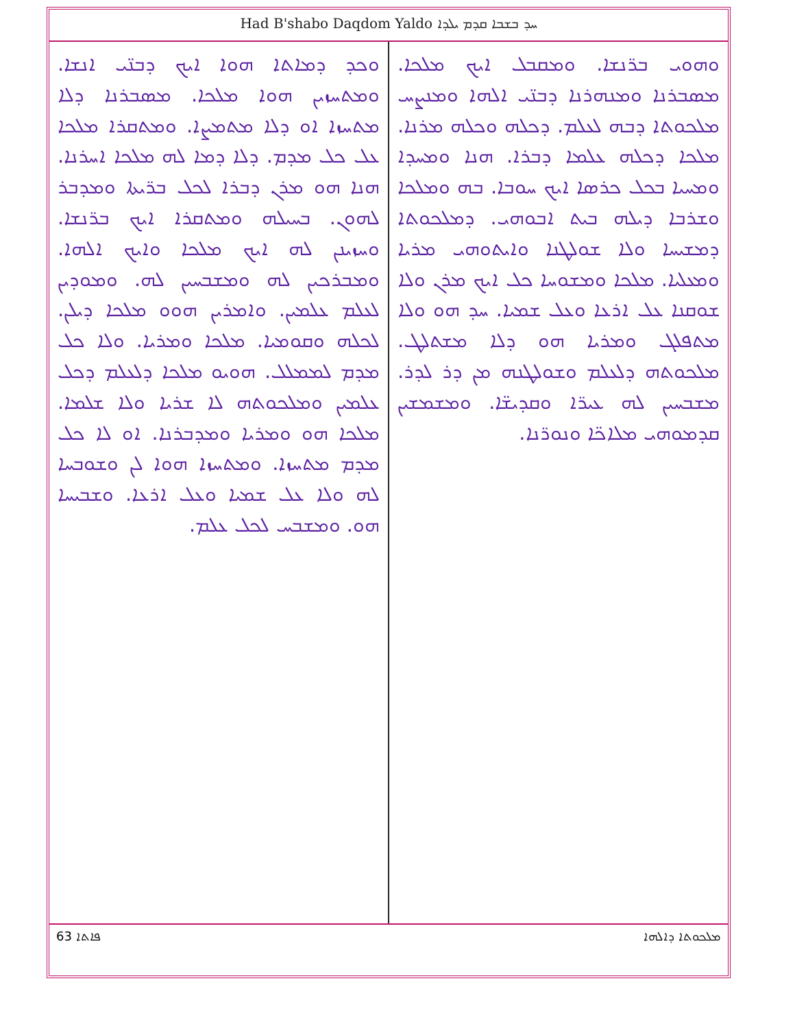Had B'shabo Daqdom Yaldo ܚܕ ܒܫܒܐ ܩܕܡ ܝܠܕܐ
ܘܗܘܝ ܒܪ̈ܢܫܐ. ܘܡܩܒܠ ܐܝܟ ܡܠܟܐ. ܡܣܒܪܢܐ ܘܡܢܗܪܢܐ ܕܒܢ̈ܝ ܐܠܗܐ ܘܡܢܨܚ ܡܠܟܘܬܐ ܕܒܗ ܠܥܠܡ. ܕܟܠܗ ܘܟܠܗ ܡܪܢܐ. ܡܠܟܐ ܕܟܠܗ ܥܠܡܐ ܕܒܪܐ. ܗܢܐ ܘܡܚܕܐ ܘܡܚܝܐ ܒܟܠ ܟܪܣܐ ܐܝܟ ܚܘܒܐ. ܒܗ ܘܡܠܟܐ ܘܫܪܒܐ ܕܝܠܗ ܒܝܬ ܐܒܘܗܝ. ܕܡܠܟܘܬܐ ܕܡܫܝܚܐ ܘܠܐ ܫܘܠܛܢܐ ܘܐܝܬܘܗܝ ܡܪܝܐ ܘܡܥܠܝܐ. ܡܠܟܐ ܘܡܫܘܚܐ ܟܠ ܐܝܟ ܡܪܢ ܘܠܐ ܫܘܩܢܐ ܥܠ ܐܪܥܐ ܘܥܠ ܫܡܝܐ. ܚܕ ܗܘ ܘܠܐ ܡܬܦܠܓ ܘܡܪܝܐ ܗܘ ܕܠܐ ܡܫܬܠܛ. ܡܠܟܘܬܗ ܕܠܥܠܡ ܘܫܘܠܛܢܗ ܡܢ ܕܪ ܠܕܪ. ܡܫܒܚܝܢ ܠܗ ܥܝܪ̈ܐ ܘܩܕܝܫ̈ܐ. ܘܡܫܡܫܝܢ ܩܕܡܘܗܝ ܡܠܐܟ̈ܐ ܘܢܘܪ̈ܢܐ.
ܘܟܕ ܕܡܐܬܐ ܗܘܐ ܐܝܟ ܕܒܢ̈ܝ ܐܢܫܐ. ܘܡܬܚܙܝܢ ܗܘܐ ܡܠܟܐ. ܡܣܒܪܢܐ ܕܠܐ ܡܬܚܙܐ ܐܘ ܕܠܐ ܡܬܡܨܐ. ܘܡܬܩܪܐ ܡܠܟܐ ܥܠ ܟܠ ܡܕܡ. ܕܠܐ ܕܡܐ ܠܗ ܡܠܟܐ ܐܚܪܢܐ. ܗܢܐ ܗܘ ܡܪܢ ܕܒܪܐ ܠܟܠ ܒܪ̈ܝܬܐ ܘܡܕܒܪ ܠܗܘܢ. ܒܚܝܠܗ ܘܡܬܩܪܐ ܐܝܟ ܒܪ̈ܢܫܐ. ܘܚܙܝܢܢ ܠܗ ܐܝܟ ܡܠܟܐ ܘܐܝܟ ܐܠܗܐ. ܘܡܒܪܟܝܢ ܠܗ ܘܡܫܒܚܝܢ ܠܗ. ܘܡܘܕܝܢ ܠܥܠܡ ܥܠܡܝܢ. ܘܐܡܪܝܢ ܗܘܘ ܡܠܟܐ ܕܝܠܢ. ܠܟܠܗ ܘܩܘܡܝܐ. ܡܠܟܐ ܘܡܪܝܐ. ܘܠܐ ܟܠ ܡܕܡ ܠܡܡܠܠ. ܗܘܝܘ ܡܠܟܐ ܕܠܥܠܡ ܕܟܠ ܥܠܡܝܢ ܘܡܠܟܘܬܗ ܠܐ ܫܪܝܐ ܘܠܐ ܫܠܡܐ. ܡܠܟܐ ܗܘ ܘܡܪܝܐ ܘܡܕܒܪܢܐ. ܐܘ ܠܐ ܟܠ ܡܕܡ ܡܬܚܙܐ. ܘܡܬܚܙܐ ܗܘܐ ܠܢ ܘܫܘܒܚܐ ܠܗ ܘܠܐ ܥܠ ܫܡܝܐ ܘܥܠ ܐܪܥܐ. ܘܫܒܝܚܐ ܗܘ. ܘܡܫܒܚ ܠܟܠ ܥܠܡ.
63 ܦܐܬܐ ܡܠܟܘܬܐ ܕܐܠܗܐ